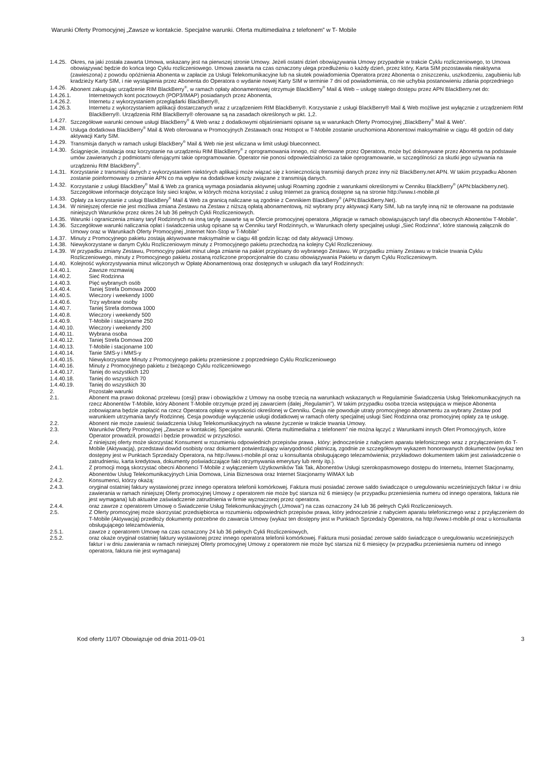Warunki Oferty Promocyjnej „Zawsze w kontakcie. Specjalne warunki. Oferta multimedialna z telefonem” w T- Mobile
1.4.25. Okres, na jaki została zawarta Umowa, wskazany jest na pierwszej stronie Umowy. Jeżeli ostatni dzień obowiązywania Umowy przypadnie w trakcie Cyklu rozliczeniowego, to Umowa obowiązywać będzie do końca tego Cyklu rozliczeniowego. Umowa zawarta na czas oznaczony ulega przedłużeniu o każdy dzień, przez który, Karta SIM pozostawała nieaktywna (zawieszona) z powodu opóźnienia Abonenta w zapłacie za Usługi Telekomunikacyjne lub na skutek powiadomienia Operatora przez Abonenta o zniszczeniu, uszkodzeniu, zagubieniu lub kradzieży Karty SIM, i nie wystąpienia przez Abonenta do Operatora o wydanie nowej Karty SIM w terminie 7 dni od powiadomienia, co nie uchybia postanowieniu zdania poprzedniego
1.4.26. Abonent zakupując urządzenie RIM BlackBerry<sup>®</sup>, w ramach opłaty abonamentowej otrzymuje BlackBerry<sup>®</sup> Mail & Web – usługę stałego dostępu przez APN BlackBerry.net do:
1.4.26.1. Internetowych kont pocztowych (POP3/IMAP) posiadanych przez Abonenta,
1.4.26.2. Internetu z wykorzystaniem przeglądarki BlackBerry®,
1.4.26.3. Internetu z wykorzystaniem aplikacji dostarczanych wraz z urządzeniem RIM BlackBerry®. Korzystanie z usługi BlackBerry® Mail & Web możliwe jest wyłącznie z urządzeniem RIM BlackBerry®. Urządzenia RIM BlackBerry® oferowane są na zasadach określonych w pkt. 1,2.
1.4.27. Szczegółowe warunki cenowe usługi BlackBerry<sup>®</sup> & Web wraz z dodatkowymi objaśnieniami opisane są w warunkach Oferty Promocyjnej „BlackBerry<sup>®</sup> Mail & Web”.
1.4.28. Usługa dodatkowa BlackBerry<sup>®</sup> Mail & Web oferowana w Promocyjnych Zestawach oraz Hotspot w T-Mobile zostanie uruchomiona Abonentowi maksymalnie w ciągu 48 godzin od daty aktywacji Karty SIM.
1.4.29. Transmisja danych w ramach usługi BlackBery<sup>®</sup> Mail & Web nie jest wliczana w limit usługi blueconnect.
1.4.30. Ściągnięcie, instalacja oraz korzystanie na urządzeniu RIM BlackBerry<sup>®</sup> z oprogramowania innego, niż oferowane przez Operatora, może być dokonywane przez Abonenta na podstawie umów zawieranych z podmiotami oferującymi takie oprogramowanie. Operator nie ponosi odpowiedzialności za takie oprogramowanie, w szczególności za skutki jego używania na urządzeniu RIM BlackBerry<sup>®</sup>.
1.4.31. Korzystanie z transmisji danych z wykorzystaniem niektórych aplikacji może wiązać się z koniecznością transmisji danych przez inny niż BlackBerry.net APN. W takim przypadku Abonen zostanie poinformowany o zmianie APN co ma wpływ na dodatkowe koszty związane z transmisją danych.
1.4.32. Korzystanie z usługi BlackBery<sup>®</sup> Mail & Web za granicą wymaga posiadania aktywnej usługi Roaming zgodnie z warunkami określonymi w Cenniku BlackBerry<sup>®</sup> (APN:blackberry.net). Szczegółowe informacje dotyczące listy sieci krajów, w których można korzystać z usług Internet za granicą dostępne są na stronie http://www.t-mobile.pl
1.4.33. Opłaty za korzystanie z usługi BlackBery<sup>®</sup> Mail & Web za granicą naliczane są zgodnie z Cennikiem BlackBerry<sup>®</sup> (APN:BlackBerry.Net).
1.4.34. W niniejszej ofercie nie jest możliwa zmiana Zestawu na Zestaw z niższą opłatą abonamentową, niż wybrany przy aktywacji Karty SIM, lub na taryfę inną niż te oferowane na podstawie niniejszych Warunków przez okres 24 lub 36 pełnych Cykli Rozliczeniowych.
1.4.35. Warunki i ograniczenia zmiany taryf Rodzinnych na inną taryfę zawarte są w Ofercie promocyjnej operatora „Migracje w ramach obowiązujących taryf dla obecnych Abonentów T-Mobile”.
1.4.36. Szczegółowe warunki naliczania opłat i świadczenia usług opisane są w Cenniku taryf Rodzinnych, w Warunkach oferty specjalnej usługi „Sieć Rodzinna”, które stanowią załącznik do Umowy oraz w Warunkach Oferty Promocyjnej „Internet Non-Stop w T-Mobile”
1.4.37. Minuty z Promocyjnego pakietu zostają aktywowane maksymalnie w ciągu 48 godzin licząc od daty aktywacji Umowy.
1.4.38. Niewykorzystane w danym Cyklu Rozliczeniowym minuty z Promocyjnego pakietu przechodzą na kolejny Cykl Rozliczeniowy.
1.4.39. W przypadku zmiany Zestawu, Promocyjny pakiet minut ulega zmianie na pakiet przypisany do wybranego Zestawu. W przypadku zmiany Zestawu w trakcie trwania Cyklu Rozliczeniowego, minuty z Promocyjnego pakietu zostaną rozliczone proporcjonalnie do czasu obowiązywania Pakietu w danym Cyklu Rozliczeniowym.
1.4.40. Kolejność wykorzystywania minut wliczonych w Opłatę Abonamentową oraz dostępnych w usługach dla taryf Rodzinnych:
1.4.40.1. Zawsze rozmawiaj
1.4.40.2. Sieć Rodzinna
1.4.40.3. Pięć wybranych osób
1.4.40.4. Taniej Strefa Domowa 2000
1.4.40.5. Wieczory i weekendy 1000
1.4.40.6. Trzy wybrane osoby
1.4.40.7. Taniej Strefa domowa 1000
1.4.40.8. Wieczory i weekendy 500
1.4.40.9. T-Mobile i stacjonarne 250
1.4.40.10. Wieczory i weekendy 200
1.4.40.11. Wybrana osoba
1.4.40.12. Taniej Strefa Domowa 200
1.4.40.13. T-Mobile i stacjonarne 100
1.4.40.14. Tanie SMS-y i MMS-y
1.4.40.15. Niewykorzystane Minuty z Promocyjnego pakietu przeniesione z poprzedniego Cyklu Rozliczeniowego
1.4.40.16. Minuty z Promocyjnego pakietu z bieżącego Cyklu rozliczeniowego
1.4.40.17. Taniej do wszystkich 120
1.4.40.18. Taniej do wszystkich 70
1.4.40.19. Taniej do wszystkich 30
2. Pozostałe warunki
2.1. Abonent ma prawo dokonać przelewu (cesji) praw i obowiązków z Umowy na osobę trzecią na warunkach wskazanych w Regulaminie Świadczenia Usług Telekomunikacyjnych na rzecz Abonentów T-Mobile, który Abonent T-Mobile otrzymuje przed jej zawarciem (dalej „Regulamin”). W takim przypadku osoba trzecia wstępująca w miejsce Abonenta zobowiązana będzie zapłacić na rzecz Operatora opłatę w wysokości określonej w Cenniku. Cesja nie powoduje utraty promocyjnego abonamentu za wybrany Zestaw pod warunkiem utrzymania taryfy Rodzinnej. Cesja powoduje wyłączenie usługi dodatkowej w ramach oferty specjalnej usługi Sieć Rodzinna oraz promocyjnej opłaty za tę usługę.
2.2. Abonent nie może zawiesić świadczenia Usług Telekomunikacyjnych na własne życzenie w trakcie trwania Umowy.
2.3. Warunków Oferty Promocyjnej „Zawsze w kontakciej. Specjalne warunki. Oferta multimedialna z telefonem” nie można łączyć z Warunkami innych Ofert Promocyjnych, które Operator prowadził, prowadzi i będzie prowadzić w przyszłości.
2.4. Z niniejszej oferty może skorzystać Konsument w rozumieniu odpowiednich przepisów prawa , który: jednocześnie z nabyciem aparatu telefonicznego wraz z przyłączeniem do T-Mobile (Aktywacją), przedstawi dowód osobisty oraz dokument potwierdzający wiarygodność płatniczą, zgodnie ze szczegółowym wykazem honorowanych dokumentów (wykaz ten dostępny jest w Punktach Sprzedaży Operatora, na http://www.t-mobile.pl oraz u konsultanta obsługującego telezamówienia; przykładowo dokumentem takim jest zaświadczenie o zatrudnieniu, karta kredytowa, dokumenty poświadczające fakt otrzymywania emerytury lub renty itp.).
2.4.1. Z promocji mogą skorzystać obecni Abonenci T-Mobile z wyłączeniem Użytkowników Tak Tak, Abonentów Usługi szerokopasmowego dostępu do Internetu, Internet Stacjonarny, Abonentów Usług Telekomunikacyjnych Linia Domowa, Linia Biznesowa oraz Internet Stacjonarny WiMAX lub
2.4.2. Konsumenci, którzy okażą:
2.4.3. oryginał ostatniej faktury wystawionej przez innego operatora telefonii komórkowej. Faktura musi posiadać zerowe saldo świadczące o uregulowaniu wcześniejszych faktur i w dniu zawierania w ramach niniejszej Oferty promocyjnej Umowy z operatorem nie może być starsza niż 6 miesięcy (w przypadku przeniesienia numeru od innego operatora, faktura nie jest wymagana) lub aktualne zaświadczenie zatrudnienia w firmie wyznaczonej przez operatora.
2.4.4. oraz zawrze z operatorem Umowę o Świadczenie Usług Telekomunikacyjnych („Umowa”) na czas oznaczony 24 lub 36 pełnych Cykli Rozliczeniowych.
2.5. Z Oferty promocyjnej może skorzystać przedsiębiorca w rozumieniu odpowiednich przepisów prawa, który jednocześnie z nabyciem aparatu telefonicznego wraz z przyłączeniem do T-Mobile (Aktywacją) przedłoży dokumenty potrzebne do zawarcia Umowy (wykaz ten dostępny jest w Punktach Sprzedaży Operatora, na http://www.t-mobile.pl oraz u konsultanta obsługującego telezamówienia,
2.5.1. zawrze z operatorem Umowę na czas oznaczony 24 lub 36 pełnych Cykli Rozliczeniowych,
2.5.2. oraz okaże oryginał ostatniej faktury wystawionej przez innego operatora telefonii komórkowej. Faktura musi posiadać zerowe saldo świadczące o uregulowaniu wcześniejszych faktur i w dniu zawierania w ramach niniejszej Oferty promocyjnej Umowy z operatorem nie może być starsza niż 6 miesięcy (w przypadku przeniesienia numeru od innego operatora, faktura nie jest wymagana)
Kod oferty 11/07 Obowiązuje od dnia 2011-09-01 3